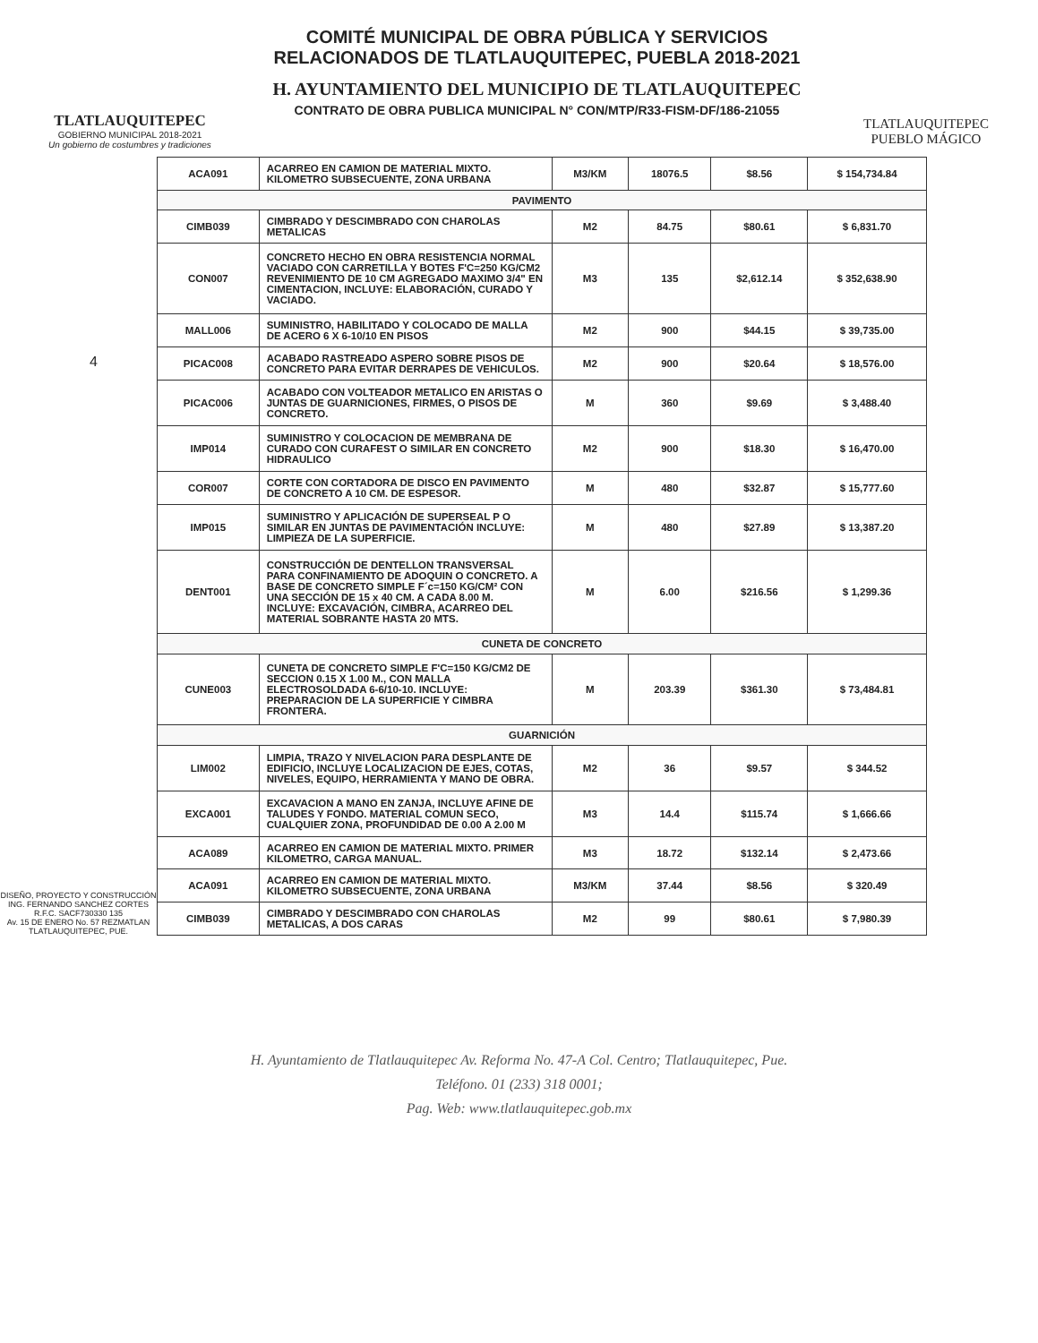4
TLATLAUQUITEPEC
GOBIERNO MUNICIPAL 2018-2021
Un gobierno de costumbres y tradiciones
COMITÉ MUNICIPAL DE OBRA PÚBLICA Y SERVICIOS
RELACIONADOS DE TLATLAUQUITEPEC, PUEBLA 2018-2021
H. AYUNTAMIENTO DEL MUNICIPIO DE TLATLAUQUITEPEC
CONTRATO DE OBRA PUBLICA MUNICIPAL N° CON/MTP/R33-FISM-DF/186-21055
TLATLAUQUITEPEC
PUEBLO MÁGICO
DISEÑO, PROYECTO Y CONSTRUCCIÓN
ING. FERNANDO SANCHEZ CORTES
R.F.C. SACF730330 135
Av. 15 DE ENERO No. 57 REZMATLAN
TLATLAUQUITEPEC, PUE.
| ACA091 | ACARREO EN CAMION DE MATERIAL MIXTO. KILOMETRO SUBSECUENTE, ZONA URBANA | M3/KM | 18076.5 | $8.56 | $ 154,734.84 |
| PAVIMENTO | | | | | |
| CIMB039 | CIMBRADO Y DESCIMBRADO CON CHAROLAS METALICAS | M2 | 84.75 | $80.61 | $ 6,831.70 |
| CON007 | CONCRETO HECHO EN OBRA RESISTENCIA NORMAL VACIADO CON CARRETILLA Y BOTES F'C=250 KG/CM2 REVENIMIENTO DE 10 CM AGREGADO MAXIMO 3/4" EN CIMENTACION, INCLUYE: ELABORACIÓN, CURADO Y VACIADO. | M3 | 135 | $2,612.14 | $ 352,638.90 |
| MALL006 | SUMINISTRO, HABILITADO Y COLOCADO DE MALLA DE ACERO 6 X 6-10/10 EN PISOS | M2 | 900 | $44.15 | $ 39,735.00 |
| PICAC008 | ACABADO RASTREADO ASPERO SOBRE PISOS DE CONCRETO PARA EVITAR DERRAPES DE VEHICULOS. | M2 | 900 | $20.64 | $ 18,576.00 |
| PICAC006 | ACABADO CON VOLTEADOR METALICO EN ARISTAS O JUNTAS DE GUARNICIONES, FIRMES, O PISOS DE CONCRETO. | M | 360 | $9.69 | $ 3,488.40 |
| IMP014 | SUMINISTRO Y COLOCACION DE MEMBRANA DE CURADO CON CURAFEST O SIMILAR EN CONCRETO HIDRAULICO | M2 | 900 | $18.30 | $ 16,470.00 |
| COR007 | CORTE CON CORTADORA DE DISCO EN PAVIMENTO DE CONCRETO A 10 CM. DE ESPESOR. | M | 480 | $32.87 | $ 15,777.60 |
| IMP015 | SUMINISTRO Y APLICACIÓN DE SUPERSEAL P O SIMILAR EN JUNTAS DE PAVIMENTACIÓN INCLUYE: LIMPIEZA DE LA SUPERFICIE. | M | 480 | $27.89 | $ 13,387.20 |
| DENT001 | CONSTRUCCIÓN DE DENTELLON TRANSVERSAL PARA CONFINAMIENTO DE ADOQUIN O CONCRETO. A BASE DE CONCRETO SIMPLE F´c=150 KG/CM² CON UNA SECCIÓN DE 15 x 40 CM. A CADA 8.00 M. INCLUYE: EXCAVACIÓN, CIMBRA, ACARREO DEL MATERIAL SOBRANTE HASTA 20 MTS. | M | 6.00 | $216.56 | $ 1,299.36 |
| CUNETA DE CONCRETO | | | | | |
| CUNE003 | CUNETA DE CONCRETO SIMPLE F'C=150 KG/CM2 DE SECCION 0.15 X 1.00 M., CON MALLA ELECTROSOLDADA 6-6/10-10. INCLUYE: PREPARACION DE LA SUPERFICIE Y CIMBRA FRONTERA. | M | 203.39 | $361.30 | $ 73,484.81 |
| GUARNICIÓN | | | | | |
| LIM002 | LIMPIA, TRAZO Y NIVELACION PARA DESPLANTE DE EDIFICIO, INCLUYE LOCALIZACION DE EJES, COTAS, NIVELES, EQUIPO, HERRAMIENTA Y MANO DE OBRA. | M2 | 36 | $9.57 | $ 344.52 |
| EXCA001 | EXCAVACION A MANO EN ZANJA, INCLUYE AFINE DE TALUDES Y FONDO. MATERIAL COMUN SECO, CUALQUIER ZONA, PROFUNDIDAD DE 0.00 A 2.00 M | M3 | 14.4 | $115.74 | $ 1,666.66 |
| ACA089 | ACARREO EN CAMION DE MATERIAL MIXTO. PRIMER KILOMETRO, CARGA MANUAL. | M3 | 18.72 | $132.14 | $ 2,473.66 |
| ACA091 | ACARREO EN CAMION DE MATERIAL MIXTO. KILOMETRO SUBSECUENTE, ZONA URBANA | M3/KM | 37.44 | $8.56 | $ 320.49 |
| CIMB039 | CIMBRADO Y DESCIMBRADO CON CHAROLAS METALICAS, A DOS CARAS | M2 | 99 | $80.61 | $ 7,980.39 |
H. Ayuntamiento de Tlatlauquitepec Av. Reforma No. 47-A Col. Centro; Tlatlauquitepec, Pue.
Teléfono. 01 (233) 318 0001;
Pag. Web: www.tlatlauquitepec.gob.mx